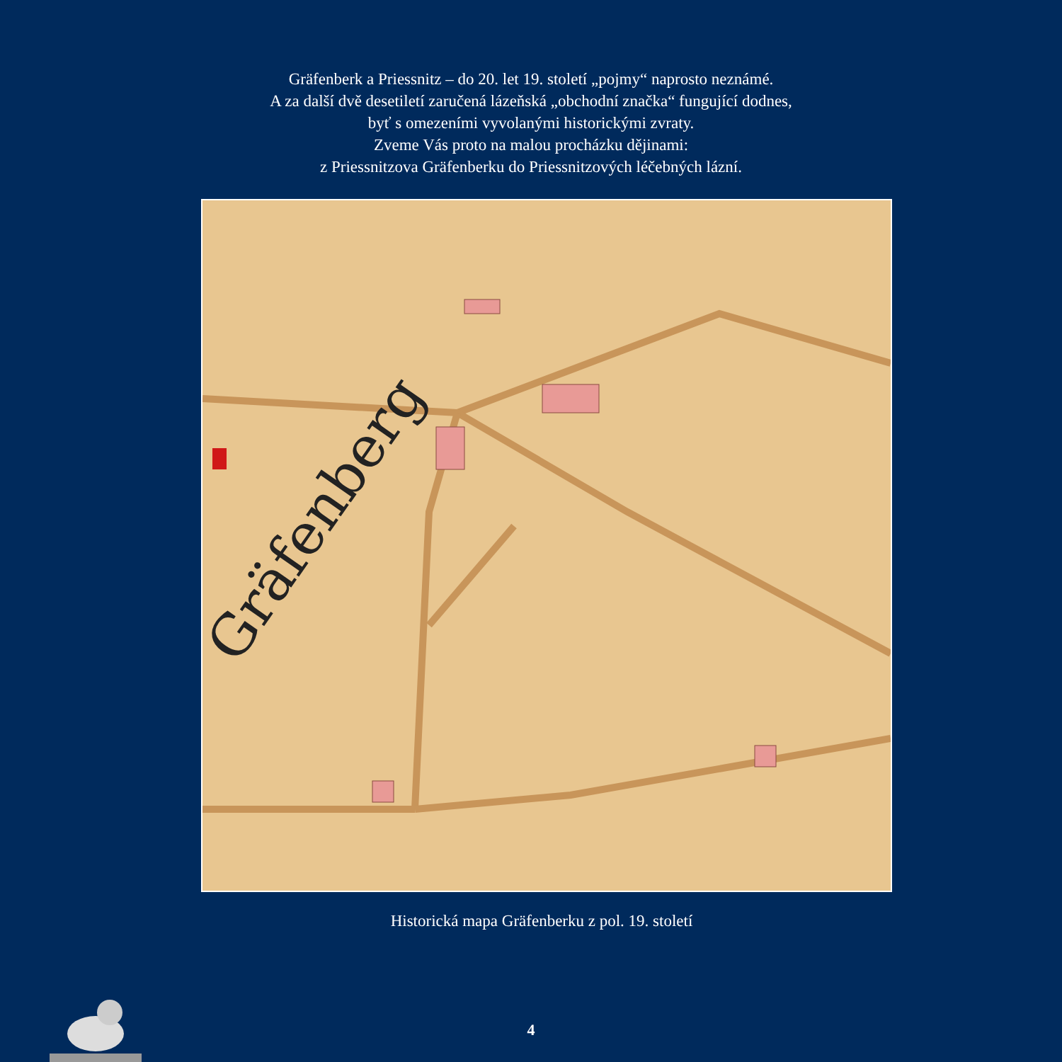Gräfenberk a Priessnitz – do 20. let 19. století „pojmy“ naprosto neznámé.
A za další dvě desetiletí zaručená lázeňská „obchodní značka“ fungující dodnes,
byť s omezeními vyvolanými historickými zvraty.
Zveme Vás proto na malou procházku dějinami:
z Priessnitzova Gräfenberku do Priessnitzových léčebných lázní.
Gräfenberg
Historická mapa Gräfenberku z pol. 19. století
4